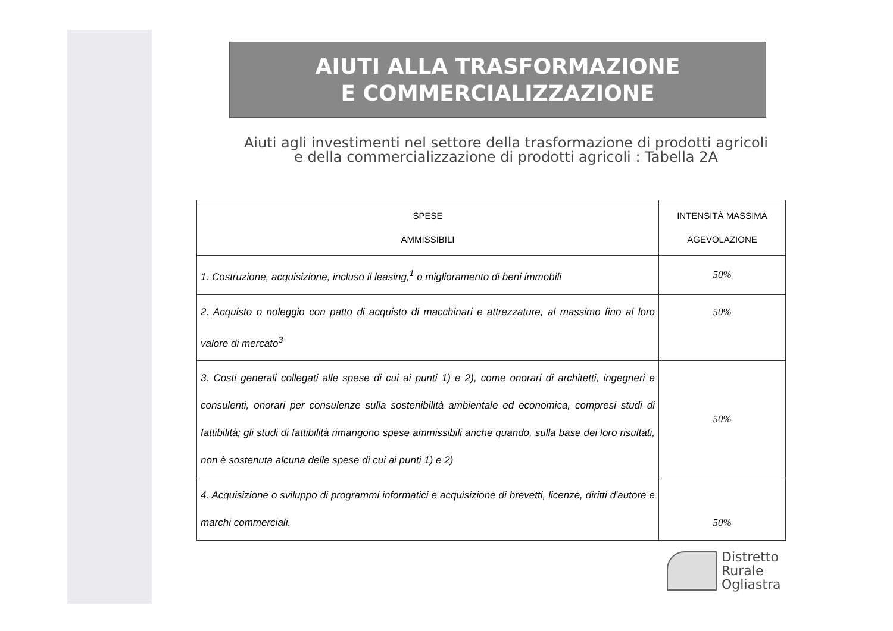AIUTI ALLA TRASFORMAZIONE
E COMMERCIALIZZAZIONE
Aiuti agli investimenti nel settore della trasformazione di prodotti agricoli
e della commercializzazione di prodotti agricoli : Tabella 2A
| SPESE AMMISSIBILI | INTENSITÀ MASSIMA AGEVOLAZIONE |
| --- | --- |
| 1. Costruzione, acquisizione, incluso il leasing,<sup>1</sup> o miglioramento di beni immobili | 50% |
| 2. Acquisto o noleggio con patto di acquisto di macchinari e attrezzature, al massimo fino al loro valore di mercato<sup>3</sup> | 50% |
| 3. Costi generali collegati alle spese di cui ai punti 1) e 2), come onorari di architetti, ingegneri e consulenti, onorari per consulenze sulla sostenibilità ambientale ed economica, compresi studi di fattibilità; gli studi di fattibilità rimangono spese ammissibili anche quando, sulla base dei loro risultati, non è sostenuta alcuna delle spese di cui ai punti 1) e 2) | 50% |
| 4. Acquisizione o sviluppo di programmi informatici e acquisizione di brevetti, licenze, diritti d'autore e marchi commerciali. | 50% |
Distretto
Rurale
Ogliastra